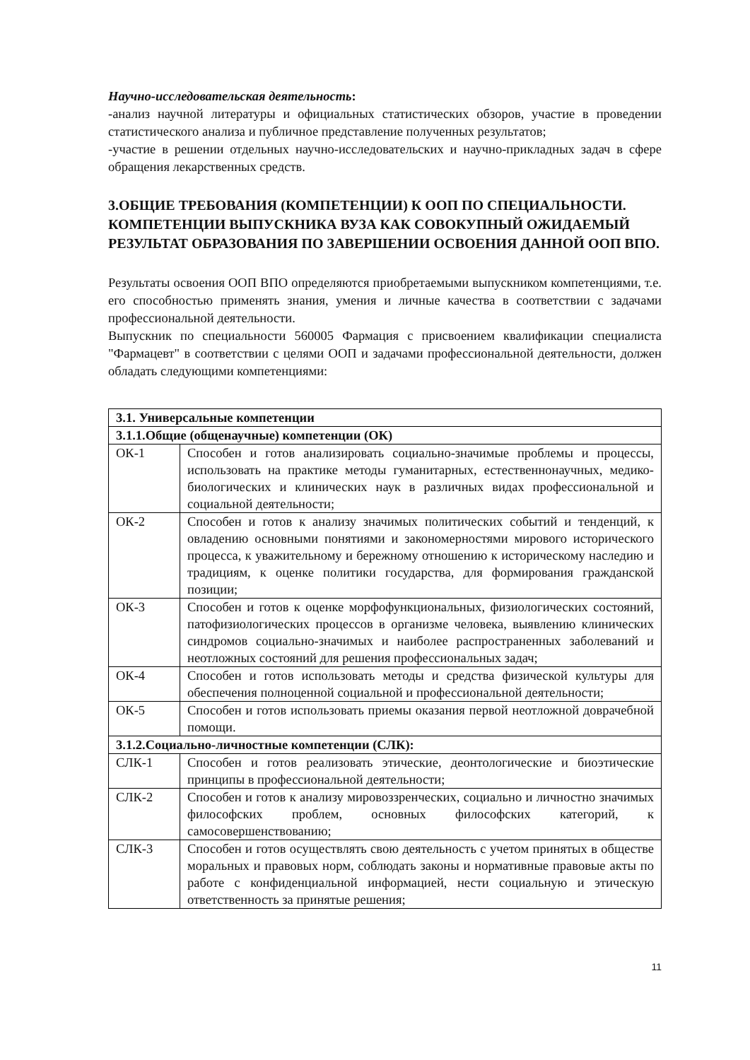Научно-исследовательская деятельность:
-анализ научной литературы и официальных статистических обзоров, участие в проведении статистического анализа и публичное представление полученных результатов;
-участие в решении отдельных научно-исследовательских и научно-прикладных задач в сфере обращения лекарственных средств.
3.ОБЩИЕ ТРЕБОВАНИЯ (КОМПЕТЕНЦИИ) К ООП ПО СПЕЦИАЛЬНОСТИ. КОМПЕТЕНЦИИ ВЫПУСКНИКА ВУЗА КАК СОВОКУПНЫЙ ОЖИДАЕМЫЙ РЕЗУЛЬТАТ ОБРАЗОВАНИЯ ПО ЗАВЕРШЕНИИ ОСВОЕНИЯ ДАННОЙ ООП ВПО.
Результаты освоения ООП ВПО определяются приобретаемыми выпускником компетенциями, т.е. его способностью применять знания, умения и личные качества в соответствии с задачами профессиональной деятельности.
Выпускник по специальности 560005 Фармация с присвоением квалификации специалиста "Фармацевт" в соответствии с целями ООП и задачами профессиональной деятельности, должен обладать следующими компетенциями:
| 3.1. Универсальные компетенции | |
| 3.1.1.Общие (общенаучные) компетенции (ОК) | |
| ОК-1 | Способен и готов анализировать социально-значимые проблемы и процессы, использовать на практике методы гуманитарных, естественнонаучных, медико-биологических и клинических наук в различных видах профессиональной и социальной деятельности; |
| ОК-2 | Способен и готов к анализу значимых политических событий и тенденций, к овладению основными понятиями и закономерностями мирового исторического процесса, к уважительному и бережному отношению к историческому наследию и традициям, к оценке политики государства, для формирования гражданской позиции; |
| ОК-3 | Способен и готов к оценке морфофункциональных, физиологических состояний, патофизиологических процессов в организме человека, выявлению клинических синдромов социально-значимых и наиболее распространенных заболеваний и неотложных состояний для решения профессиональных задач; |
| ОК-4 | Способен и готов использовать методы и средства физической культуры для обеспечения полноценной социальной и профессиональной деятельности; |
| ОК-5 | Способен и готов использовать приемы оказания первой неотложной доврачебной помощи. |
| 3.1.2.Социально-личностные компетенции (СЛК): | |
| СЛК-1 | Способен и готов реализовать этические, деонтологические и биоэтические принципы в профессиональной деятельности; |
| СЛК-2 | Способен и готов к анализу мировоззренческих, социально и личностно значимых философских проблем, основных философских категорий, к самосовершенствованию; |
| СЛК-3 | Способен и готов осуществлять свою деятельность с учетом принятых в обществе моральных и правовых норм, соблюдать законы и нормативные правовые акты по работе с конфиденциальной информацией, нести социальную и этическую ответственность за принятые решения; |
11